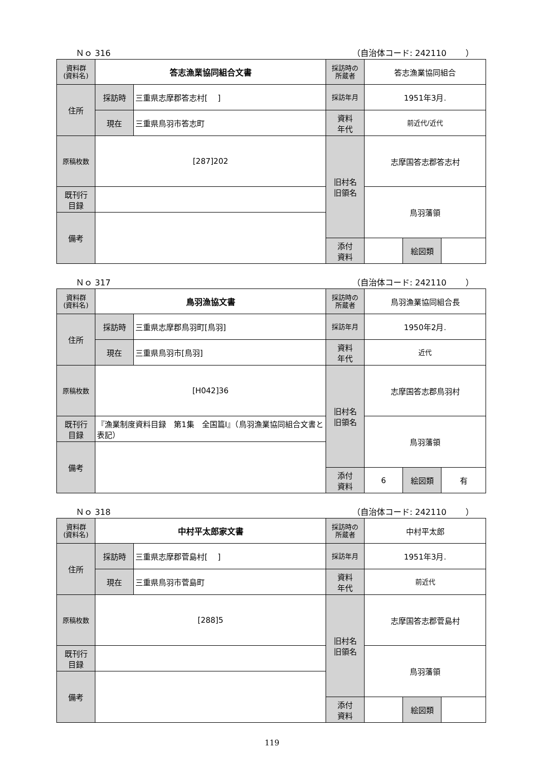Ｎｏ 316 （自治体コード: 242110　　 ）
| 資料群 (資料名) | 答志漁業協同組合文書 | | 採訪時の 所蔵者 | 答志漁業協同組合 | | |
| 住所 | 採訪時 | 三重県志摩郡答志村[ ] | 採訪年月 | 1951年3月. | | |
| | 現在 | 三重県鳥羽市答志町 | 資料 年代 | 前近代/近代 | | |
| 原稿枚数 | [287]202 | | 旧村名 旧領名 | 志摩国答志郡答志村 | | |
| 既刊行 目録 | | | | 鳥羽藩領 | | |
| 備考 | | | | | | |
| | | | 添付 資料 | | 絵図類 | |
Ｎｏ 317 （自治体コード: 242110　　 ）
| 資料群 (資料名) | 鳥羽漁協文書 | | 採訪時の 所蔵者 | 鳥羽漁業協同組合長 | | |
| 住所 | 採訪時 | 三重県志摩郡鳥羽町[鳥羽] | 採訪年月 | 1950年2月. | | |
| | 現在 | 三重県鳥羽市[鳥羽] | 資料 年代 | 近代 | | |
| 原稿枚数 | [H042]36 | | 旧村名 旧領名 | 志摩国答志郡鳥羽村 | | |
| 既刊行 目録 | 『漁業制度資料目録 第1集 全国篇Ⅰ』（鳥羽漁業協同組合文書と表記） | | | 鳥羽藩領 | | |
| 備考 | | | | | | |
| | | | 添付 資料 | 6 | 絵図類 | 有 |
Ｎｏ 318 （自治体コード: 242110　　 ）
| 資料群 (資料名) | 中村平太郎家文書 | | 採訪時の 所蔵者 | 中村平太郎 | | |
| 住所 | 採訪時 | 三重県志摩郡菅島村[ ] | 採訪年月 | 1951年3月. | | |
| | 現在 | 三重県鳥羽市菅島町 | 資料 年代 | 前近代 | | |
| 原稿枚数 | [288]5 | | 旧村名 旧領名 | 志摩国答志郡菅島村 | | |
| 既刊行 目録 | | | | 鳥羽藩領 | | |
| 備考 | | | | | | |
| | | | 添付 資料 | | 絵図類 | |
119